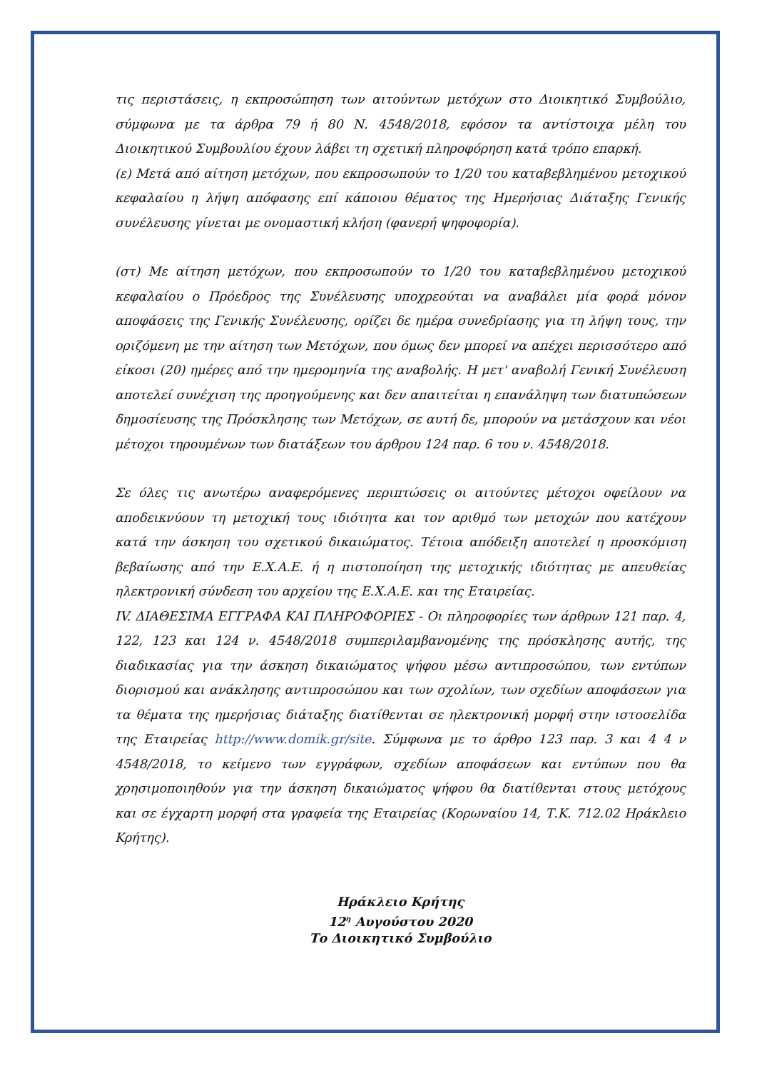τις περιστάσεις, η εκπροσώπηση των αιτούντων μετόχων στο Διοικητικό Συμβούλιο, σύμφωνα με τα άρθρα 79 ή 80 Ν. 4548/2018, εφόσον τα αντίστοιχα μέλη του Διοικητικού Συμβουλίου έχουν λάβει τη σχετική πληροφόρηση κατά τρόπο επαρκή.
(ε) Μετά από αίτηση μετόχων, που εκπροσωπούν το 1/20 του καταβεβλημένου μετοχικού κεφαλαίου η λήψη απόφασης επί κάποιου θέματος της Ημερήσιας Διάταξης Γενικής συνέλευσης γίνεται με ονομαστική κλήση (φανερή ψηφοφορία).
(στ) Με αίτηση μετόχων, που εκπροσωπούν το 1/20 του καταβεβλημένου μετοχικού κεφαλαίου ο Πρόεδρος της Συνέλευσης υποχρεούται να αναβάλει μία φορά μόνον αποφάσεις της Γενικής Συνέλευσης, ορίζει δε ημέρα συνεδρίασης για τη λήψη τους, την οριζόμενη με την αίτηση των Μετόχων, που όμως δεν μπορεί να απέχει περισσότερο από είκοσι (20) ημέρες από την ημερομηνία της αναβολής. Η μετ' αναβολή Γενική Συνέλευση αποτελεί συνέχιση της προηγούμενης και δεν απαιτείται η επανάληψη των διατυπώσεων δημοσίευσης της Πρόσκλησης των Μετόχων, σε αυτή δε, μπορούν να μετάσχουν και νέοι μέτοχοι τηρουμένων των διατάξεων του άρθρου 124 παρ. 6 του ν. 4548/2018.
Σε όλες τις ανωτέρω αναφερόμενες περιπτώσεις οι αιτούντες μέτοχοι οφείλουν να αποδεικνύουν τη μετοχική τους ιδιότητα και τον αριθμό των μετοχών που κατέχουν κατά την άσκηση του σχετικού δικαιώματος. Τέτοια απόδειξη αποτελεί η προσκόμιση βεβαίωσης από την Ε.Χ.Α.Ε. ή η πιστοποίηση της μετοχικής ιδιότητας με απευθείας ηλεκτρονική σύνδεση του αρχείου της Ε.Χ.Α.Ε. και της Εταιρείας.
IV. ΔΙΑΘΕΣΙΜΑ ΕΓΓΡΑΦΑ ΚΑΙ ΠΛΗΡΟΦΟΡΙΕΣ - Οι πληροφορίες των άρθρων 121 παρ. 4, 122, 123 και 124 ν. 4548/2018 συμπεριλαμβανομένης της πρόσκλησης αυτής, της διαδικασίας για την άσκηση δικαιώματος ψήφου μέσω αντιπροσώπου, των εντύπων διορισμού και ανάκλησης αντιπροσώπου και των σχολίων, των σχεδίων αποφάσεων για τα θέματα της ημερήσιας διάταξης διατίθενται σε ηλεκτρονική μορφή στην ιστοσελίδα της Εταιρείας http://www.domik.gr/site. Σύμφωνα με το άρθρο 123 παρ. 3 και 4 4 ν 4548/2018, το κείμενο των εγγράφων, σχεδίων αποφάσεων και εντύπων που θα χρησιμοποιηθούν για την άσκηση δικαιώματος ψήφου θα διατίθενται στους μετόχους και σε έγχαρτη μορφή στα γραφεία της Εταιρείας (Κορωναίου 14, Τ.Κ. 712.02 Ηράκλειο Κρήτης).
Ηράκλειο Κρήτης
12<sup>η</sup> Αυγούστου 2020
Το Διοικητικό Συμβούλιο